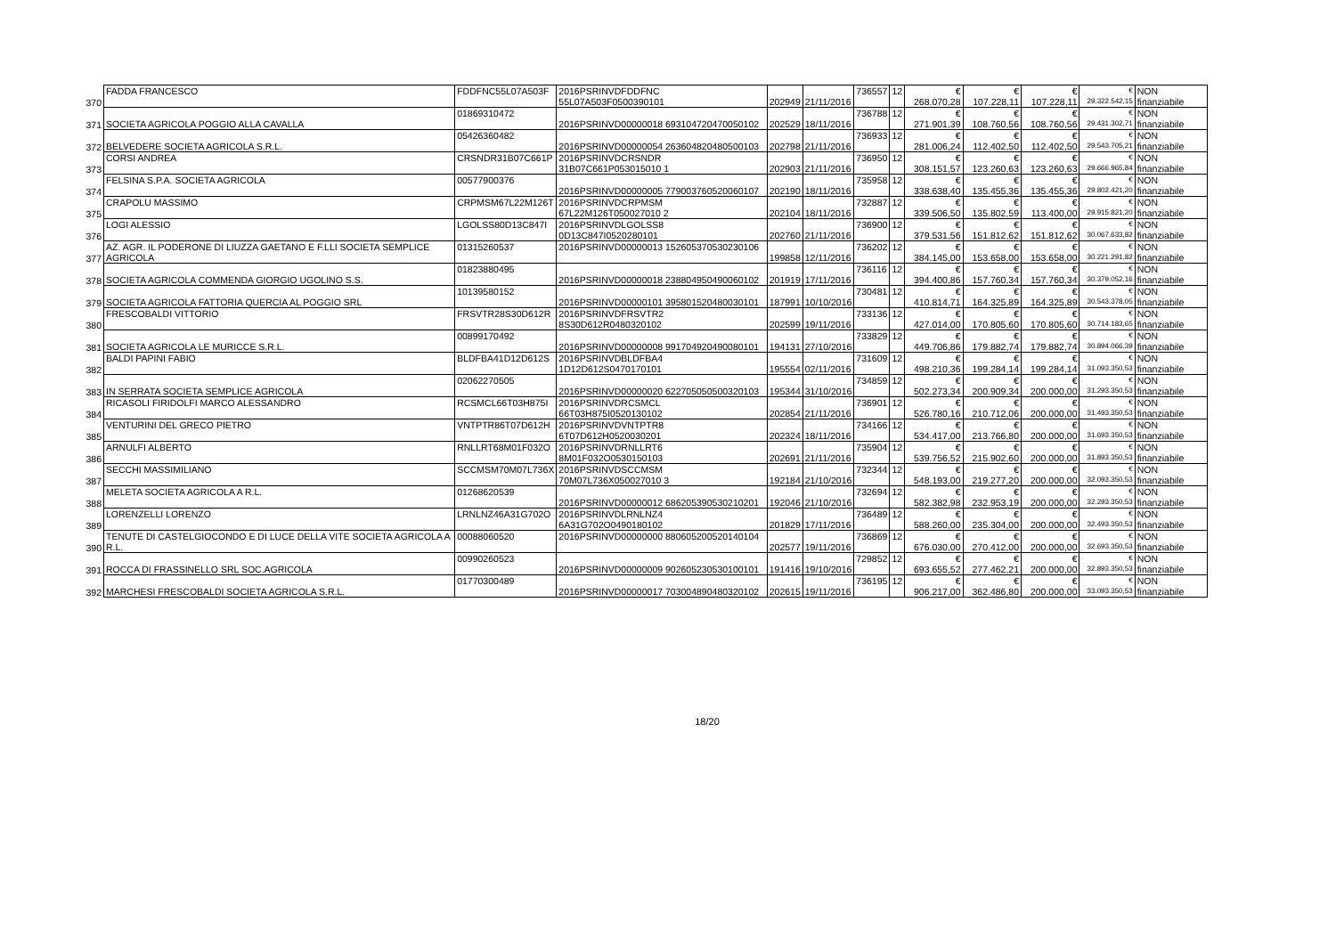| 370 | FADDA FRANCESCO | FDDFNC55L07A503F | 2016PSRINVDFDDFNC 55L07A503F0500390101 | 202949 | 21/11/2016 | 736557 | 12 | € 268.070,28 | € 107.228,11 | € 107.228,11 | € 29.322.542,15 | NON finanziabile |
| 371 | SOCIETA AGRICOLA POGGIO ALLA CAVALLA | 01869310472 | 2016PSRINVD00000018 693104720470050102 | 202529 | 18/11/2016 | 736788 | 12 | € 271.901,39 | € 108.760,56 | € 108.760,56 | € 29.431.302,71 | NON finanziabile |
| 372 | BELVEDERE SOCIETA AGRICOLA S.R.L. | 05426360482 | 2016PSRINVD00000054 263604820480500103 | 202798 | 21/11/2016 | 736933 | 12 | € 281.006,24 | € 112.402,50 | € 112.402,50 | € 29.543.705,21 | NON finanziabile |
| 373 | CORSI ANDREA | CRSNDR31B07C661P | 2016PSRINVDCRSNDR 31B07C661P053015010 1 | 202903 | 21/11/2016 | 736950 | 12 | € 308.151,57 | € 123.260,63 | € 123.260,63 | € 29.666.965,84 | NON finanziabile |
| 374 | FELSINA S.P.A. SOCIETA AGRICOLA | 00577900376 | 2016PSRINVD00000005 779003760520060107 | 202190 | 18/11/2016 | 735958 | 12 | € 338.638,40 | € 135.455,36 | € 135.455,36 | € 29.802.421,20 | NON finanziabile |
| 375 | CRAPOLU MASSIMO | CRPMSM67L22M126T | 2016PSRINVDCRPMSM 67L22M126T050027010 2 | 202104 | 18/11/2016 | 732887 | 12 | € 339.506,50 | € 135.802,59 | € 113.400,00 | € 29.915.821,20 | NON finanziabile |
| 376 | LOGI ALESSIO | LGOLSS80D13C847I | 2016PSRINVDLGOLSS8 0D13C847I0520280101 | 202760 | 21/11/2016 | 736900 | 12 | € 379.531,56 | € 151.812,62 | € 151.812,62 | € 30.067.633,82 | NON finanziabile |
| 377 | AZ. AGR. IL PODERONE DI LIUZZA GAETANO E F.LLI SOCIETA SEMPLICE AGRICOLA | 01315260537 | 2016PSRINVD00000013 152605370530230106 | 199858 | 12/11/2016 | 736202 | 12 | € 384.145,00 | € 153.658,00 | € 153.658,00 | € 30.221.291,82 | NON finanziabile |
| 378 | SOCIETA AGRICOLA COMMENDA GIORGIO UGOLINO S.S. | 01823880495 | 2016PSRINVD00000018 238804950490060102 | 201919 | 17/11/2016 | 736116 | 12 | € 394.400,86 | € 157.760,34 | € 157.760,34 | € 30.379.052,16 | NON finanziabile |
| 379 | SOCIETA AGRICOLA FATTORIA QUERCIA AL POGGIO SRL | 10139580152 | 2016PSRINVD00000101 395801520480030101 | 187991 | 10/10/2016 | 730481 | 12 | € 410.814,71 | € 164.325,89 | € 164.325,89 | € 30.543.378,05 | NON finanziabile |
| 380 | FRESCOBALDI VITTORIO | FRSVTR28S30D612R | 2016PSRINVDFRSVTR2 8S30D612R0480320102 | 202599 | 19/11/2016 | 733136 | 12 | € 427.014,00 | € 170.805,60 | € 170.805,60 | € 30.714.183,65 | NON finanziabile |
| 381 | SOCIETA AGRICOLA LE MURICCE S.R.L. | 00899170492 | 2016PSRINVD00000008 991704920490080101 | 194131 | 27/10/2016 | 733829 | 12 | € 449.706,86 | € 179.882,74 | € 179.882,74 | € 30.894.066,39 | NON finanziabile |
| 382 | BALDI PAPINI FABIO | BLDFBA41D12D612S | 2016PSRINVDBLDFBA4 1D12D612S0470170101 | 195554 | 02/11/2016 | 731609 | 12 | € 498.210,36 | € 199.284,14 | € 199.284,14 | € 31.093.350,53 | NON finanziabile |
| 383 | IN SERRATA SOCIETA SEMPLICE AGRICOLA | 02062270505 | 2016PSRINVD00000020 622705050500320103 | 195344 | 31/10/2016 | 734859 | 12 | € 502.273,34 | € 200.909,34 | € 200.000,00 | € 31.293.350,53 | NON finanziabile |
| 384 | RICASOLI FIRIDOLFI MARCO ALESSANDRO | RCSMCL66T03H875I | 2016PSRINVDRCSMCL 66T03H875I0520130102 | 202854 | 21/11/2016 | 736901 | 12 | € 526.780,16 | € 210.712,06 | € 200.000,00 | € 31.493.350,53 | NON finanziabile |
| 385 | VENTURINI DEL GRECO PIETRO | VNTPTR86T07D612H | 2016PSRINVDVNTPTR8 6T07D612H0520030201 | 202324 | 18/11/2016 | 734166 | 12 | € 534.417,00 | € 213.766,80 | € 200.000,00 | € 31.693.350,53 | NON finanziabile |
| 386 | ARNULFI ALBERTO | RNLLRT68M01F032O | 2016PSRINVDRNLLRT6 8M01F032O0530150103 | 202691 | 21/11/2016 | 735904 | 12 | € 539.756,52 | € 215.902,60 | € 200.000,00 | € 31.893.350,53 | NON finanziabile |
| 387 | SECCHI MASSIMILIANO | SCCMSM70M07L736X | 2016PSRINVDSCCMSM 70M07L736X050027010 3 | 192184 | 21/10/2016 | 732344 | 12 | € 548.193,00 | € 219.277,20 | € 200.000,00 | € 32.093.350,53 | NON finanziabile |
| 388 | MELETA SOCIETA AGRICOLA A R.L. | 01268620539 | 2016PSRINVD00000012 686205390530210201 | 192046 | 21/10/2016 | 732694 | 12 | € 582.382,98 | € 232.953,19 | € 200.000,00 | € 32.293.350,53 | NON finanziabile |
| 389 | LORENZELLI LORENZO | LRNLNZ46A31G702O | 2016PSRINVDLRNLNZ4 6A31G702O0490180102 | 201829 | 17/11/2016 | 736489 | 12 | € 588.260,00 | € 235.304,00 | € 200.000,00 | € 32.493.350,53 | NON finanziabile |
| 390 | TENUTE DI CASTELGIOCONDO E DI LUCE DELLA VITE SOCIETA AGRICOLA A R.L. | 00088060520 | 2016PSRINVD00000000 880605200520140104 | 202577 | 19/11/2016 | 736869 | 12 | € 676.030,00 | € 270.412,00 | € 200.000,00 | € 32.693.350,53 | NON finanziabile |
| 391 | ROCCA DI FRASSINELLO SRL SOC.AGRICOLA | 00990260523 | 2016PSRINVD00000009 902605230530100101 | 191416 | 19/10/2016 | 729852 | 12 | € 693.655,52 | € 277.462,21 | € 200.000,00 | € 32.893.350,53 | NON finanziabile |
| 392 | MARCHESI FRESCOBALDI SOCIETA AGRICOLA S.R.L. | 01770300489 | 2016PSRINVD00000017 703004890480320102 | 202615 | 19/11/2016 | 736195 | 12 | € 906.217,00 | € 362.486,80 | € 200.000,00 | € 33.093.350,53 | NON finanziabile |
18/20